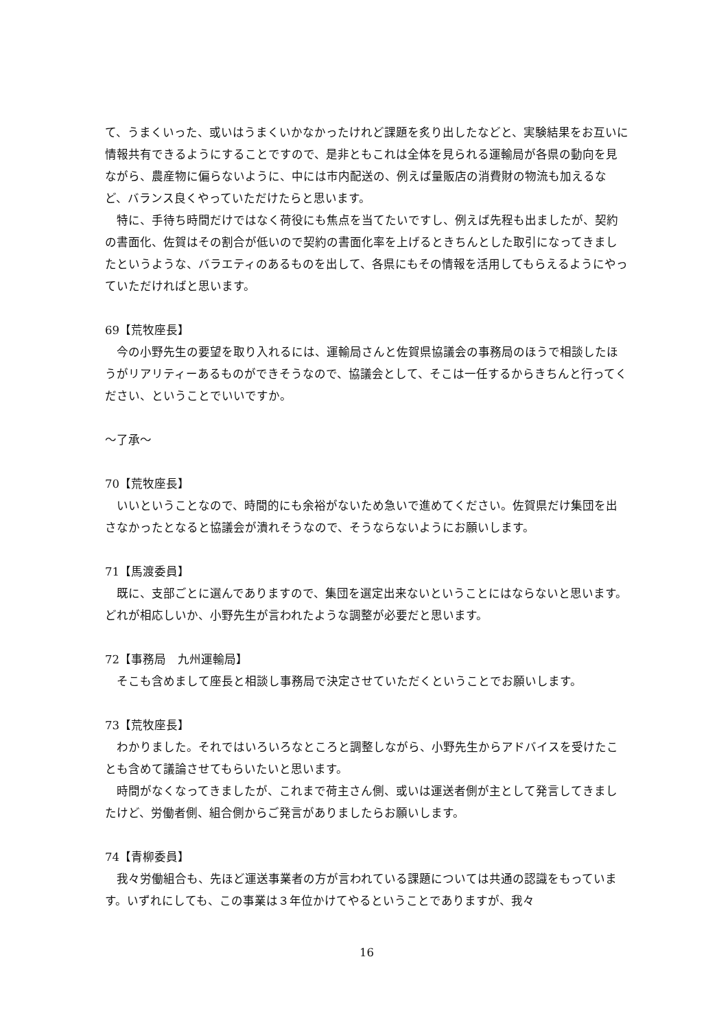て、うまくいった、或いはうまくいかなかったけれど課題を炙り出したなどと、実験結果をお互いに情報共有できるようにすることですので、是非ともこれは全体を見られる運輸局が各県の動向を見ながら、農産物に偏らないように、中には市内配送の、例えば量販店の消費財の物流も加えるなど、バランス良くやっていただけたらと思います。
特に、手待ち時間だけではなく荷役にも焦点を当てたいですし、例えば先程も出ましたが、契約の書面化、佐賀はその割合が低いので契約の書面化率を上げるときちんとした取引になってきましたというような、バラエティのあるものを出して、各県にもその情報を活用してもらえるようにやっていただければと思います。
69【荒牧座長】
今の小野先生の要望を取り入れるには、運輸局さんと佐賀県協議会の事務局のほうで相談したほうがリアリティーあるものができそうなので、協議会として、そこは一任するからきちんと行ってください、ということでいいですか。
～了承～
70【荒牧座長】
いいということなので、時間的にも余裕がないため急いで進めてください。佐賀県だけ集団を出さなかったとなると協議会が潰れそうなので、そうならないようにお願いします。
71【馬渡委員】
既に、支部ごとに選んでありますので、集団を選定出来ないということにはならないと思います。どれが相応しいか、小野先生が言われたような調整が必要だと思います。
72【事務局　九州運輸局】
そこも含めまして座長と相談し事務局で決定させていただくということでお願いします。
73【荒牧座長】
わかりました。それではいろいろなところと調整しながら、小野先生からアドバイスを受けたことも含めて議論させてもらいたいと思います。
時間がなくなってきましたが、これまで荷主さん側、或いは運送者側が主として発言してきましたけど、労働者側、組合側からご発言がありましたらお願いします。
74【青柳委員】
我々労働組合も、先ほど運送事業者の方が言われている課題については共通の認識をもっています。いずれにしても、この事業は３年位かけてやるということでありますが、我々
16